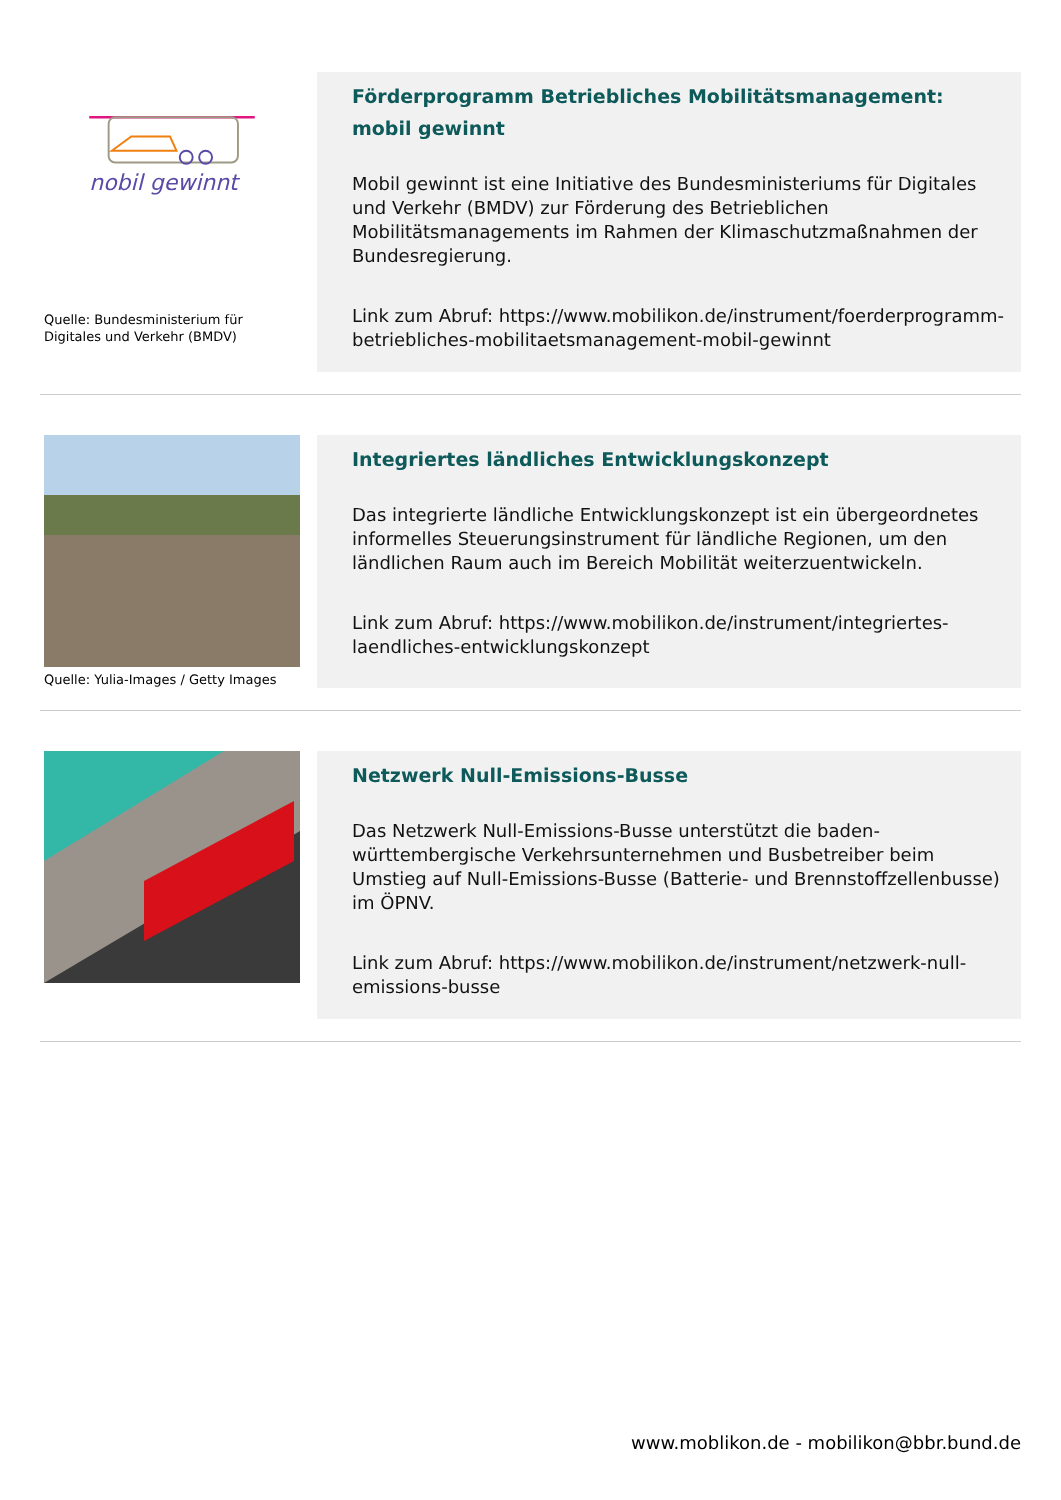nobil gewinnt
Quelle: Bundesministerium für Digitales und Verkehr (BMDV)
Förderprogramm Betriebliches Mobilitätsmanagement: mobil gewinnt
Mobil gewinnt ist eine Initiative des Bundesministeriums für Digitales und Verkehr (BMDV) zur Förderung des Betrieblichen Mobilitätsmanagements im Rahmen der Klimaschutzmaßnahmen der Bundesregierung.
Link zum Abruf: https://www.mobilikon.de/instrument/foerderprogramm-betriebliches-mobilitaetsmanagement-mobil-gewinnt
Quelle: Yulia-Images / Getty Images
Integriertes ländliches Entwicklungskonzept
Das integrierte ländliche Entwicklungskonzept ist ein übergeordnetes informelles Steuerungsinstrument für ländliche Regionen, um den ländlichen Raum auch im Bereich Mobilität weiterzuentwickeln.
Link zum Abruf: https://www.mobilikon.de/instrument/integriertes-laendliches-entwicklungskonzept
Netzwerk Null-Emissions-Busse
Das Netzwerk Null-Emissions-Busse unterstützt die baden-württembergische Verkehrsunternehmen und Busbetreiber beim Umstieg auf Null-Emissions-Busse (Batterie- und Brennstoffzellenbusse) im ÖPNV.
Link zum Abruf: https://www.mobilikon.de/instrument/netzwerk-null-emissions-busse
www.moblikon.de - mobilikon@bbr.bund.de